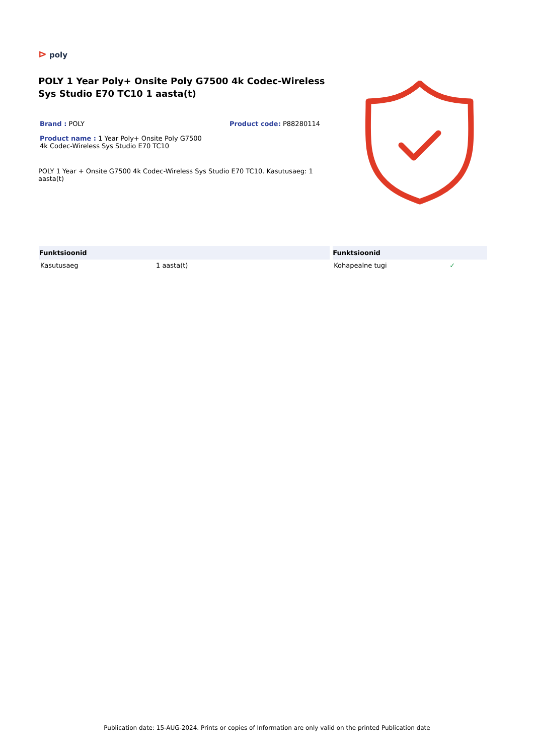⊳ poly
POLY 1 Year Poly+ Onsite Poly G7500 4k Codec-Wireless Sys Studio E70 TC10 1 aasta(t)
Brand : POLY Product code: P88280114
Product name : 1 Year Poly+ Onsite Poly G7500 4k Codec-Wireless Sys Studio E70 TC10
POLY 1 Year + Onsite G7500 4k Codec-Wireless Sys Studio E70 TC10. Kasutusaeg: 1 aasta(t)
| Funktsioonid | | Funktsioonid | |
| --- | --- | --- | --- |
| Kasutusaeg | 1 aasta(t) | Kohapealne tugi | ✓ |
Publication date: 15-AUG-2024. Prints or copies of Information are only valid on the printed Publication date